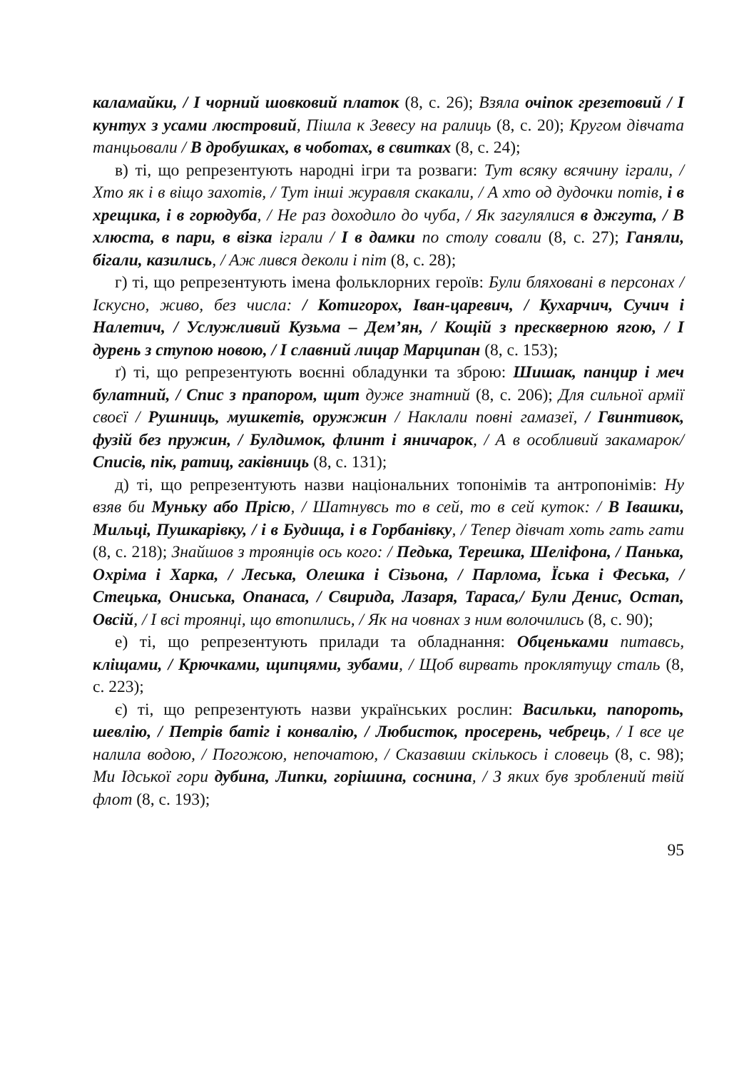каламайки, / І чорний шовковий платок (8, с. 26); Взяла очіпок грезетовий / І кунтух з усами люстровий, Пішла к Зевесу на ралиць (8, с. 20); Кругом дівчата танцьовали / В дробушках, в чоботах, в свитках (8, с. 24);
в) ті, що репрезентують народні ігри та розваги: Тут всяку всячину іграли, / Хто як і в віщо захотів, / Тут інші журавля скакали, / А хто од дудочки потів, і в хрещика, і в горюдуба, / Не раз доходило до чуба, / Як загулялися в джгута, / В хлюста, в пари, в візка іграли / І в дамки по столу совали (8, с. 27); Ганяли, бігали, казились, / Аж лився деколи і піт (8, с. 28);
г) ті, що репрезентують імена фольклорних героїв: Були бляховані в персонах / Іскусно, живо, без числа: / Котигорох, Іван-царевич, / Кухарчич, Сучич і Налетич, / Услужливий Кузьма – Дем’ян, / Кощій з прескверною ягою, / І дурень з ступою новою, / І славний лицар Марципан (8, с. 153);
ґ) ті, що репрезентують воєнні обладунки та зброю: Шишак, панцир і меч булатний, / Спис з прапором, щит дуже знатний (8, с. 206); Для сильної армії своєї / Рушниць, мушкетів, оружжин / Наклали повні гамазеї, / Гвинтивок, фузій без пружин, / Булдимок, флинт і яничарок, / А в особливий закамарок/ Списів, пік, ратиц, гаківниць (8, с. 131);
д) ті, що репрезентують назви національних топонімів та антропонімів: Ну взяв би Муньку або Прісю, / Шатнувсь то в сей, то в сей куток: / В Івашки, Мильці, Пушкарівку, / і в Будища, і в Горбанівку, / Тепер дівчат хоть гать гати (8, с. 218); Знайшов з троянців ось кого: / Педька, Терешка, Шеліфона, / Панька, Охріма і Харка, / Леська, Олешка і Сізьона, / Парлома, Їська і Феська, / Стецька, Ониська, Опанаса, / Свирида, Лазаря, Тараса,/ Були Денис, Остап, Овсій, / І всі троянці, що втопились, / Як на човнах з ним волочились (8, с. 90);
е) ті, що репрезентують прилади та обладнання: Обценьками питавсь, кліщами, / Крючками, щипцями, зубами, / Щоб вирвать проклятущу сталь (8, с. 223);
є) ті, що репрезентують назви українських рослин: Васильки, папороть, шевлію, / Петрів батіг і конвалію, / Любисток, просерень, чебрець, / І все це налила водою, / Погожою, непочатою, / Сказавши скількось і словець (8, с. 98); Ми Ідської гори дубина, Липки, горішина, соснина, / З яких був зроблений твій флот (8, с. 193);
95